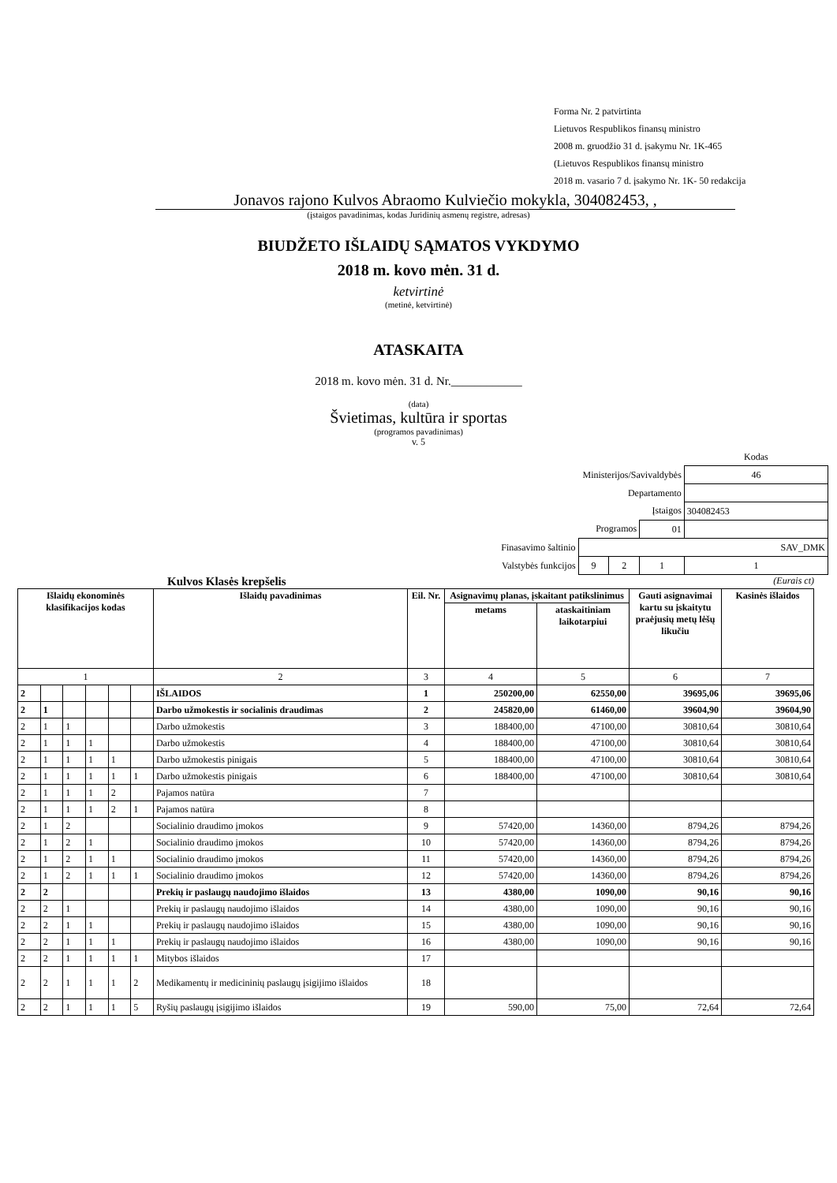Forma Nr. 2 patvirtinta
Lietuvos Respublikos finansų ministro
2008 m. gruodžio 31 d. įsakymu Nr. 1K-465
(Lietuvos Respublikos finansų ministro
2018 m. vasario 7 d. įsakymo Nr. 1K- 50 redakcija
Jonavos rajono Kulvos Abraomo Kulviečio mokykla, 304082453, ,
(įstaigos pavadinimas, kodas Juridinių asmenų registre, adresas)
BIUDŽETO IŠLAIDŲ SĄMATOS VYKDYMO
2018 m. kovo mėn. 31 d.
ketvirtinė
(metinė, ketvirtinė)
ATASKAITA
2018 m. kovo mėn. 31 d. Nr.____________
(data)
Švietimas, kultūra ir sportas
(programos pavadinimas)
v. 5
| | | | | Kodas |
| Ministerijos/Savivaldybės | | | | 46 |
| Departamento | | | | |
| Įstaigos | | | | 304082453 |
| Programos | | | 01 | |
| Finasavimo šaltinio | SAV_DMK | | | |
| Valstybės funkcijos | 9 | 2 | 1 | 1 |
Kulvos Klasės krepšelis (Eurais ct)
| Išlaidų ekonominės klasifikacijos kodas | | | | | | Išlaidų pavadinimas | Eil. Nr. | Asignavimų planas, įskaitant patikslinimus | | Gauti asignavimai kartu su įskaitytu praėjusių metų lėšų likučiu | Kasinės išlaidos |
| --- | --- | --- | --- | --- | --- | --- | --- | --- | --- | --- | --- |
| | | | | | | | | metams | ataskaitiniam laikotarpiui | | |
| 1 | | | | | | 2 | 3 | 4 | 5 | 6 | 7 |
| 2 | | | | | | IŠLAIDOS | 1 | 250200,00 | 62550,00 | 39695,06 | 39695,06 |
| 2 | 1 | | | | | Darbo užmokestis ir socialinis draudimas | 2 | 245820,00 | 61460,00 | 39604,90 | 39604,90 |
| 2 | 1 | 1 | | | | Darbo užmokestis | 3 | 188400,00 | 47100,00 | 30810,64 | 30810,64 |
| 2 | 1 | 1 | 1 | | | Darbo užmokestis | 4 | 188400,00 | 47100,00 | 30810,64 | 30810,64 |
| 2 | 1 | 1 | 1 | 1 | | Darbo užmokestis pinigais | 5 | 188400,00 | 47100,00 | 30810,64 | 30810,64 |
| 2 | 1 | 1 | 1 | 1 | 1 | Darbo užmokestis pinigais | 6 | 188400,00 | 47100,00 | 30810,64 | 30810,64 |
| 2 | 1 | 1 | 1 | 2 | | Pajamos natūra | 7 | | | | |
| 2 | 1 | 1 | 1 | 2 | 1 | Pajamos natūra | 8 | | | | |
| 2 | 1 | 2 | | | | Socialinio draudimo įmokos | 9 | 57420,00 | 14360,00 | 8794,26 | 8794,26 |
| 2 | 1 | 2 | 1 | | | Socialinio draudimo įmokos | 10 | 57420,00 | 14360,00 | 8794,26 | 8794,26 |
| 2 | 1 | 2 | 1 | 1 | | Socialinio draudimo įmokos | 11 | 57420,00 | 14360,00 | 8794,26 | 8794,26 |
| 2 | 1 | 2 | 1 | 1 | 1 | Socialinio draudimo įmokos | 12 | 57420,00 | 14360,00 | 8794,26 | 8794,26 |
| 2 | 2 | | | | | Prekių ir paslaugų naudojimo išlaidos | 13 | 4380,00 | 1090,00 | 90,16 | 90,16 |
| 2 | 2 | 1 | | | | Prekių ir paslaugų naudojimo išlaidos | 14 | 4380,00 | 1090,00 | 90,16 | 90,16 |
| 2 | 2 | 1 | 1 | | | Prekių ir paslaugų naudojimo išlaidos | 15 | 4380,00 | 1090,00 | 90,16 | 90,16 |
| 2 | 2 | 1 | 1 | 1 | | Prekių ir paslaugų naudojimo išlaidos | 16 | 4380,00 | 1090,00 | 90,16 | 90,16 |
| 2 | 2 | 1 | 1 | 1 | 1 | Mitybos išlaidos | 17 | | | | |
| 2 | 2 | 1 | 1 | 1 | 2 | Medikamentų ir medicininių paslaugų įsigijimo išlaidos | 18 | | | | |
| 2 | 2 | 1 | 1 | 1 | 5 | Ryšių paslaugų įsigijimo išlaidos | 19 | 590,00 | 75,00 | 72,64 | 72,64 |